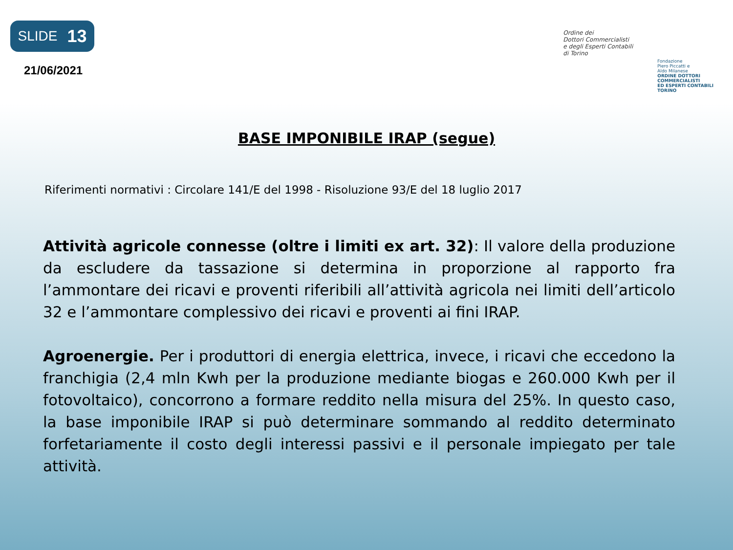SLIDE 13
21/06/2021
Ordine dei
Dottori Commercialisti
e degli Esperti Contabili
di Torino
Fondazione
Piero Piccatti e
Aldo Milanese
ORDINE DOTTORI
COMMERCIALISTI
ED ESPERTI CONTABILI
TORINO
BASE IMPONIBILE IRAP (segue)
Riferimenti normativi : Circolare 141/E del 1998 - Risoluzione 93/E del 18 luglio 2017
Attività agricole connesse (oltre i limiti ex art. 32): Il valore della produzione da escludere da tassazione si determina in proporzione al rapporto fra l’ammontare dei ricavi e proventi riferibili all’attività agricola nei limiti dell’articolo 32 e l’ammontare complessivo dei ricavi e proventi ai fini IRAP.
Agroenergie. Per i produttori di energia elettrica, invece, i ricavi che eccedono la franchigia (2,4 mln Kwh per la produzione mediante biogas e 260.000 Kwh per il fotovoltaico), concorrono a formare reddito nella misura del 25%. In questo caso, la base imponibile IRAP si può determinare sommando al reddito determinato forfetariamente il costo degli interessi passivi e il personale impiegato per tale attività.